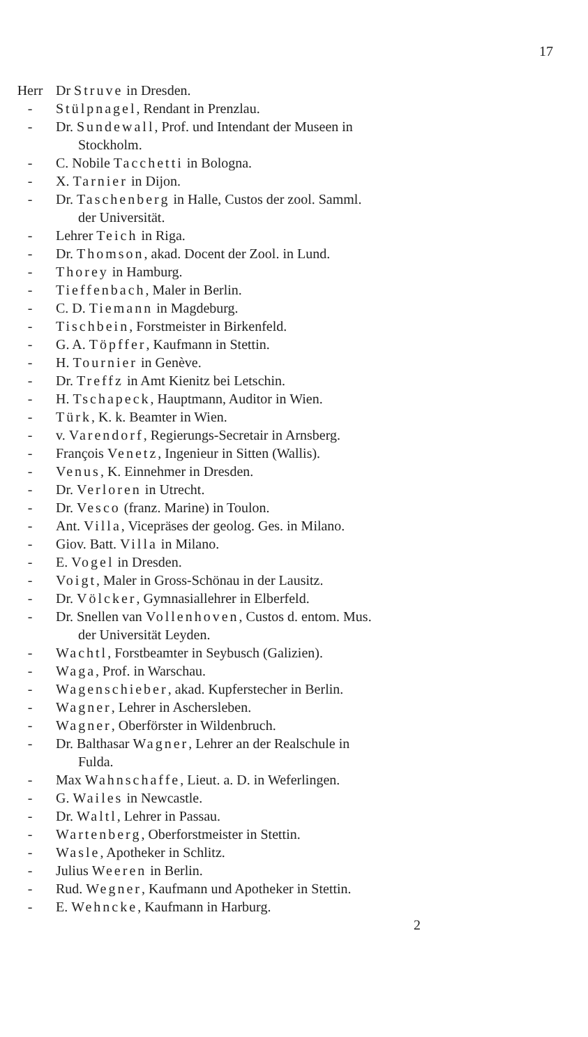17
Herr Dr Struve in Dresden.
- Stülpnagel, Rendant in Prenzlau.
- Dr. Sundewall, Prof. und Intendant der Museen in
Stockholm.
- C. Nobile Tacchetti in Bologna.
- X. Tarnier in Dijon.
- Dr. Taschenberg in Halle, Custos der zool. Samml.
der Universität.
- Lehrer Teich in Riga.
- Dr. Thomson, akad. Docent der Zool. in Lund.
- Thorey in Hamburg.
- Tieffenbach, Maler in Berlin.
- C. D. Tiemann in Magdeburg.
- Tischbein, Forstmeister in Birkenfeld.
- G. A. Töpffer, Kaufmann in Stettin.
- H. Tournier in Genève.
- Dr. Treffz in Amt Kienitz bei Letschin.
- H. Tschapeck, Hauptmann, Auditor in Wien.
- Türk, K. k. Beamter in Wien.
- v. Varendorf, Regierungs-Secretair in Arnsberg.
- François Venetz, Ingenieur in Sitten (Wallis).
- Venus, K. Einnehmer in Dresden.
- Dr. Verloren in Utrecht.
- Dr. Vesco (franz. Marine) in Toulon.
- Ant. Villa, Vicepräses der geolog. Ges. in Milano.
- Giov. Batt. Villa in Milano.
- E. Vogel in Dresden.
- Voigt, Maler in Gross-Schönau in der Lausitz.
- Dr. Völcker, Gymnasiallehrer in Elberfeld.
- Dr. Snellen van Vollenhoven, Custos d. entom. Mus.
der Universität Leyden.
- Wachtl, Forstbeamter in Seybusch (Galizien).
- Waga, Prof. in Warschau.
- Wagenschieber, akad. Kupferstecher in Berlin.
- Wagner, Lehrer in Aschersleben.
- Wagner, Oberförster in Wildenbruch.
- Dr. Balthasar Wagner, Lehrer an der Realschule in
Fulda.
- Max Wahnschaffe, Lieut. a. D. in Weferlingen.
- G. Wailes in Newcastle.
- Dr. Waltl, Lehrer in Passau.
- Wartenberg, Oberforstmeister in Stettin.
- Wasle, Apotheker in Schlitz.
- Julius Weeren in Berlin.
- Rud. Wegner, Kaufmann und Apotheker in Stettin.
- E. Wehncke, Kaufmann in Harburg.
2